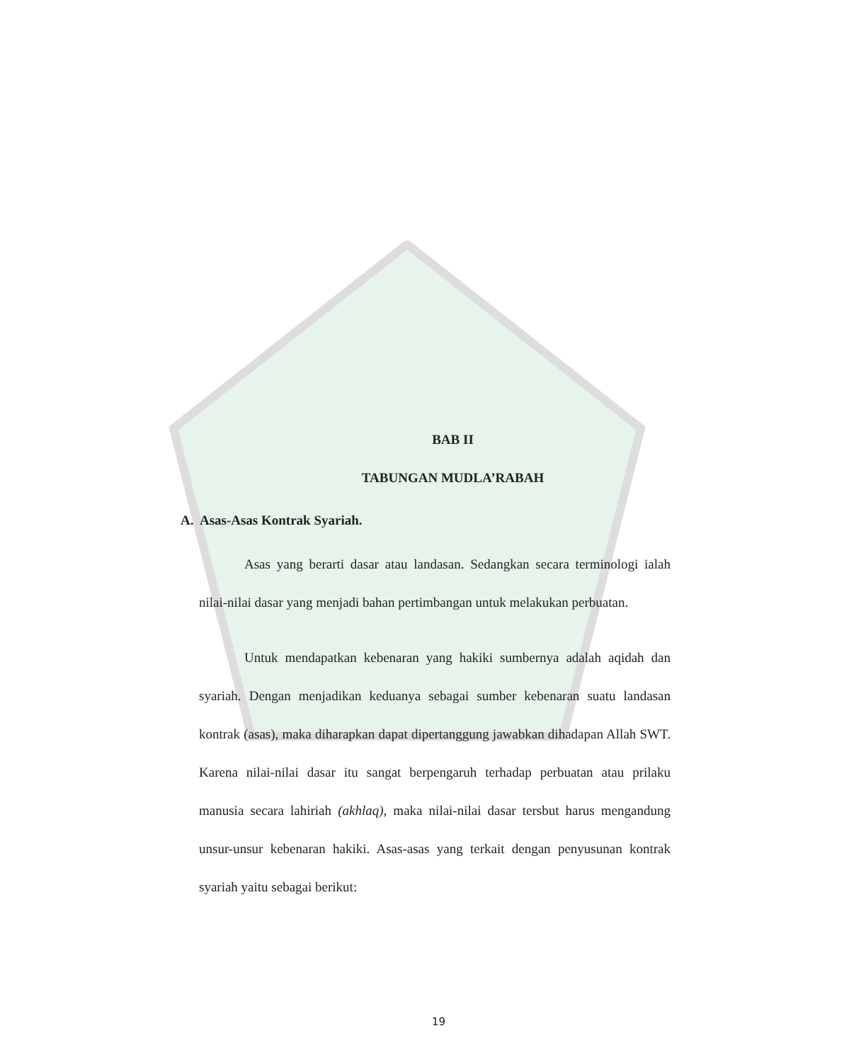BAB II
TABUNGAN MUDLA’RABAH
A. Asas-Asas Kontrak Syariah.
Asas yang berarti dasar atau landasan. Sedangkan secara terminologi ialah nilai-nilai dasar yang menjadi bahan pertimbangan untuk melakukan perbuatan.
Untuk mendapatkan kebenaran yang hakiki sumbernya adalah aqidah dan syariah. Dengan menjadikan keduanya sebagai sumber kebenaran suatu landasan kontrak (asas), maka diharapkan dapat dipertanggung jawabkan dihadapan Allah SWT. Karena nilai-nilai dasar itu sangat berpengaruh terhadap perbuatan atau prilaku manusia secara lahiriah (akhlaq), maka nilai-nilai dasar tersbut harus mengandung unsur-unsur kebenaran hakiki. Asas-asas yang terkait dengan penyusunan kontrak syariah yaitu sebagai berikut:
19